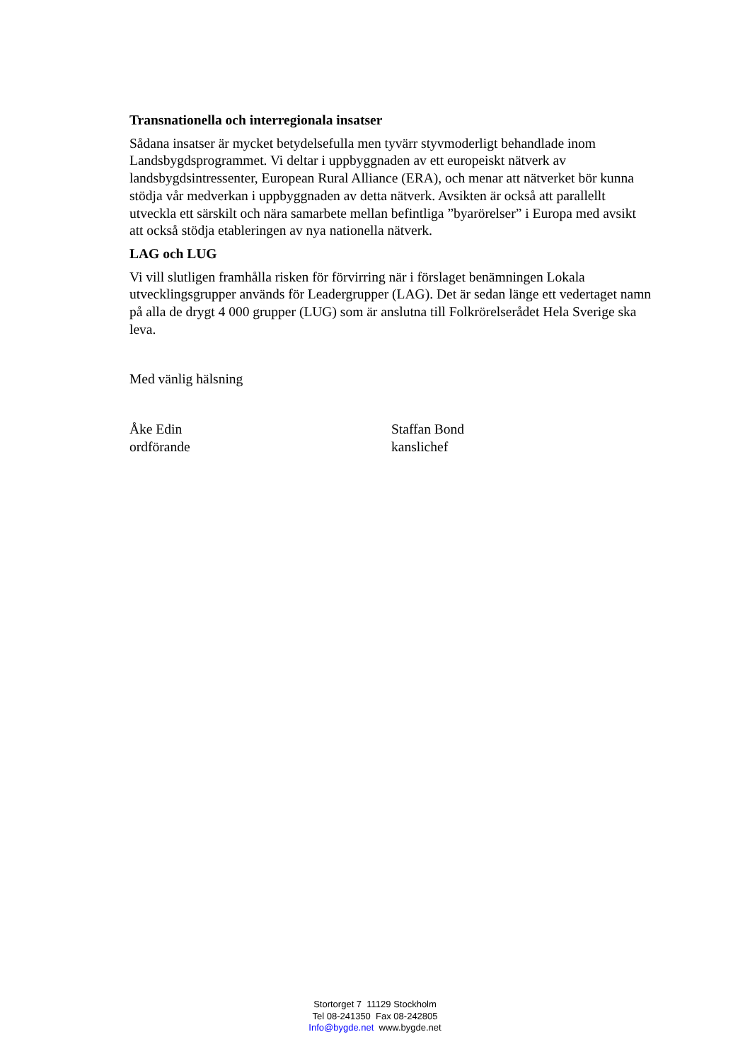Transnationella och interregionala insatser
Sådana insatser är mycket betydelsefulla men tyvärr styvmoderligt behandlade inom Landsbygdsprogrammet. Vi deltar i uppbyggnaden av ett europeiskt nätverk av landsbygdsintressenter, European Rural Alliance (ERA), och menar att nätverket bör kunna stödja vår medverkan i uppbyggnaden av detta nätverk. Avsikten är också att parallellt utveckla ett särskilt och nära samarbete mellan befintliga ”byarörelser” i Europa med avsikt att också stödja etableringen av nya nationella nätverk.
LAG och LUG
Vi vill slutligen framhålla risken för förvirring när i förslaget benämningen Lokala utvecklingsgrupper används för Leadergrupper (LAG). Det är sedan länge ett vedertaget namn på alla de drygt 4 000 grupper (LUG) som är anslutna till Folkrörelserådet Hela Sverige ska leva.
Med vänlig hälsning
Åke Edin
ordförande
Staffan Bond
kanslichef
Stortorget 7 11129 Stockholm
Tel 08-241350 Fax 08-242805
Info@bygde.net www.bygde.net